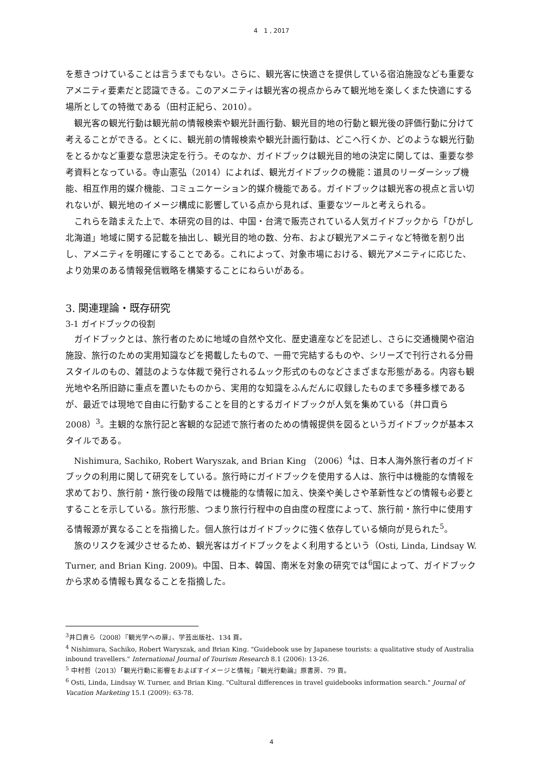4　1 , 2017
を惹きつけていることは言うまでもない。さらに、観光客に快適さを提供している宿泊施設なども重要なアメニティ要素だと認識できる。このアメニティは観光客の視点からみて観光地を楽しくまた快適にする場所としての特徴である（田村正紀ら、2010）。
観光客の観光行動は観光前の情報検索や観光計画行動、観光目的地の行動と観光後の評価行動に分けて考えることができる。とくに、観光前の情報検索や観光計画行動は、どこへ行くか、どのような観光行動をとるかなど重要な意思決定を行う。そのなか、ガイドブックは観光目的地の決定に関しては、重要な参考資料となっている。寺山憲弘（2014）によれば、観光ガイドブックの機能：道具のリーダーシップ機能、相互作用的媒介機能、コミュニケーション的媒介機能である。ガイドブックは観光客の視点と言い切れないが、観光地のイメージ構成に影響している点から見れば、重要なツールと考えられる。
これらを踏まえた上で、本研究の目的は、中国・台湾で販売されている人気ガイドブックから「ひがし北海道」地域に関する記載を抽出し、観光目的地の数、分布、および観光アメニティなど特徴を割り出し、アメニティを明確にすることである。これによって、対象市場における、観光アメニティに応じた、より効果のある情報発信戦略を構築することにねらいがある。
3. 関連理論・既存研究
3-1 ガイドブックの役割
ガイドブックとは、旅行者のために地域の自然や文化、歴史遺産などを記述し、さらに交通機関や宿泊施設、旅行のための実用知識などを掲載したもので、一冊で完結するものや、シリーズで刊行される分冊スタイルのもの、雑誌のような体裁で発行されるムック形式のものなどさまざまな形態がある。内容も観光地や名所旧跡に重点を置いたものから、実用的な知識をふんだんに収録したものまで多種多様であるが、最近では現地で自由に行動することを目的とするガイドブックが人気を集めている（井口貢ら 2008）<sup>3</sup>。主観的な旅行記と客観的な記述で旅行者のための情報提供を図るというガイドブックが基本スタイルである。
Nishimura, Sachiko, Robert Waryszak, and Brian King （2006）<sup>4</sup>は、日本人海外旅行者のガイドブックの利用に関して研究をしている。旅行時にガイドブックを使用する人は、旅行中は機能的な情報を求めており、旅行前・旅行後の段階では機能的な情報に加え、快楽や美しさや革新性などの情報も必要とすることを示している。旅行形態、つまり旅行行程中の自由度の程度によって、旅行前・旅行中に使用する情報源が異なることを指摘した。個人旅行はガイドブックに強く依存している傾向が見られた<sup>5</sup>。
旅のリスクを減少させるため、観光客はガイドブックをよく利用するという（Osti, Linda, Lindsay W. Turner, and Brian King. 2009)。中国、日本、韓国、南米を対象の研究では<sup>6</sup>国によって、ガイドブックから求める情報も異なることを指摘した。
<sup>3</sup> 井口貢ら（2008）『観光学への扉』、学芸出版社、134 頁。
<sup>4</sup> Nishimura, Sachiko, Robert Waryszak, and Brian King. "Guidebook use by Japanese tourists: a qualitative study of Australia inbound travellers." International Journal of Tourism Research 8.1 (2006): 13-26.
<sup>5</sup> 中村哲（2013）「観光行動に影響をおよぼすイメージと情報」『観光行動論』原書房、79 頁。
<sup>6</sup> Osti, Linda, Lindsay W. Turner, and Brian King. "Cultural differences in travel guidebooks information search." Journal of Vacation Marketing 15.1 (2009): 63-78.
4